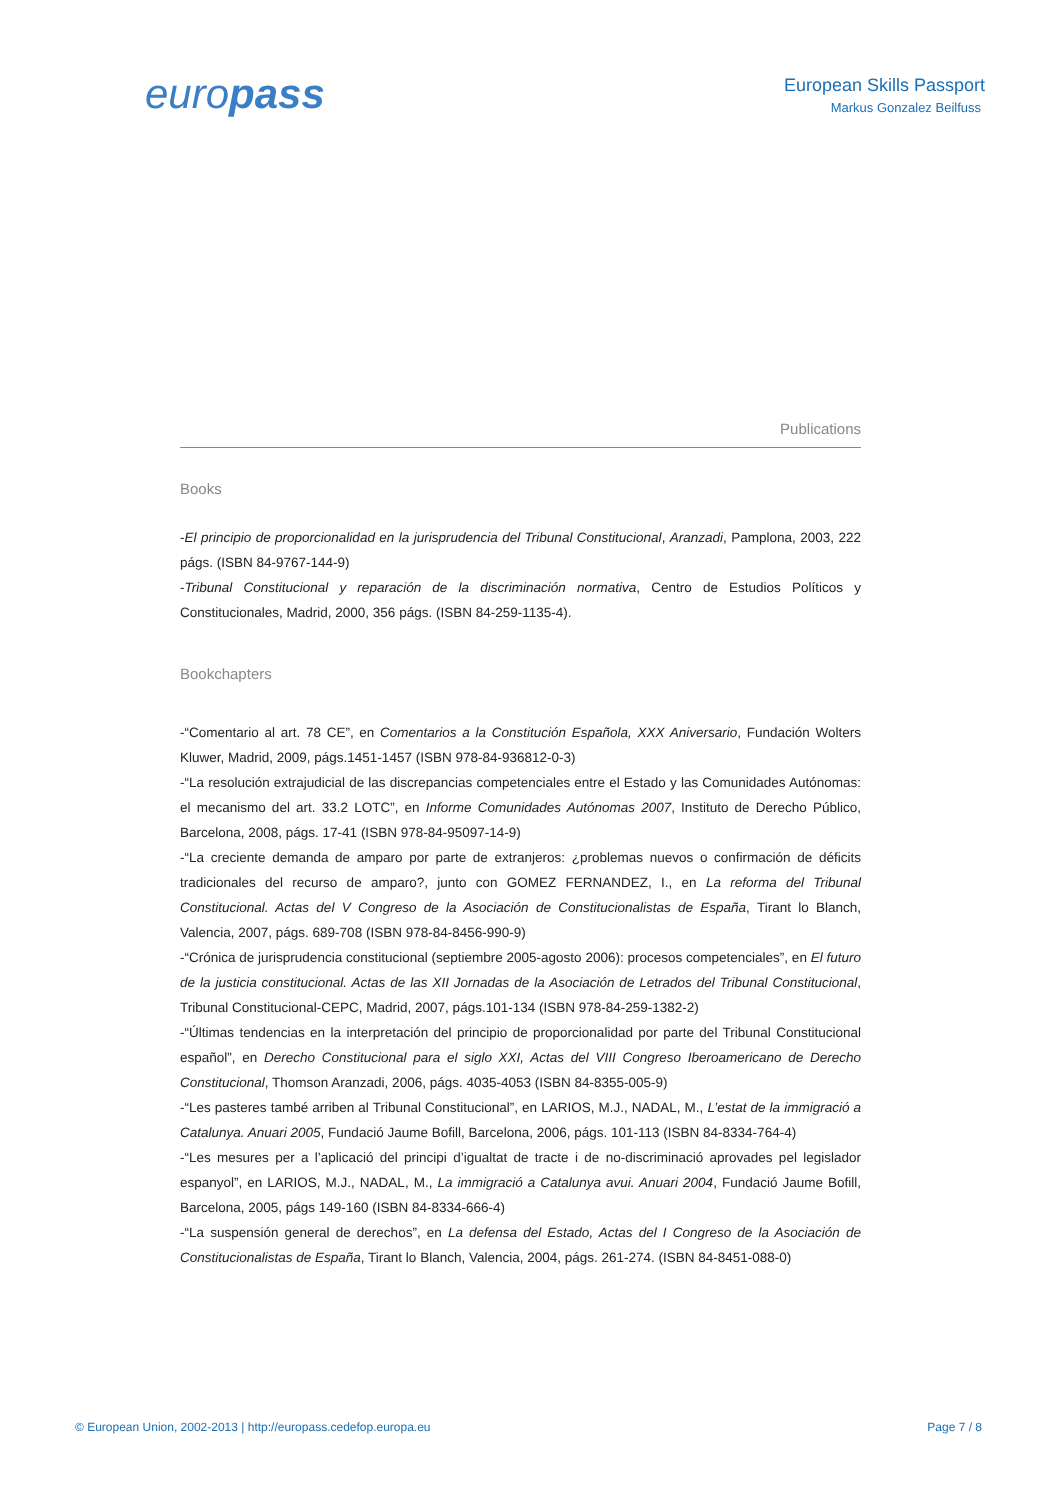europass
European Skills Passport
Markus Gonzalez Beilfuss
Publications
Books
-El principio de proporcionalidad en la jurisprudencia del Tribunal Constitucional, Aranzadi, Pamplona, 2003, 222 págs. (ISBN 84-9767-144-9)
-Tribunal Constitucional y reparación de la discriminación normativa, Centro de Estudios Políticos y Constitucionales, Madrid, 2000, 356 págs. (ISBN 84-259-1135-4).
Bookchapters
-“Comentario al art. 78 CE”, en Comentarios a la Constitución Española, XXX Aniversario, Fundación Wolters Kluwer, Madrid, 2009, págs.1451-1457 (ISBN 978-84-936812-0-3)
-“La resolución extrajudicial de las discrepancias competenciales entre el Estado y las Comunidades Autónomas: el mecanismo del art. 33.2 LOTC”, en Informe Comunidades Autónomas 2007, Instituto de Derecho Público, Barcelona, 2008, págs. 17-41 (ISBN 978-84-95097-14-9)
-“La creciente demanda de amparo por parte de extranjeros: ¿problemas nuevos o confirmación de déficits tradicionales del recurso de amparo?, junto con GOMEZ FERNANDEZ, I., en La reforma del Tribunal Constitucional. Actas del V Congreso de la Asociación de Constitucionalistas de España, Tirant lo Blanch, Valencia, 2007, págs. 689-708 (ISBN 978-84-8456-990-9)
-“Crónica de jurisprudencia constitucional (septiembre 2005-agosto 2006): procesos competenciales”, en El futuro de la justicia constitucional. Actas de las XII Jornadas de la Asociación de Letrados del Tribunal Constitucional, Tribunal Constitucional-CEPC, Madrid, 2007, págs.101-134 (ISBN 978-84-259-1382-2)
-“Últimas tendencias en la interpretación del principio de proporcionalidad por parte del Tribunal Constitucional español”, en Derecho Constitucional para el siglo XXI, Actas del VIII Congreso Iberoamericano de Derecho Constitucional, Thomson Aranzadi, 2006, págs. 4035-4053 (ISBN 84-8355-005-9)
-“Les pasteres també arriben al Tribunal Constitucional”, en LARIOS, M.J., NADAL, M., L’estat de la immigració a Catalunya. Anuari 2005, Fundació Jaume Bofill, Barcelona, 2006, págs. 101-113 (ISBN 84-8334-764-4)
-“Les mesures per a l’aplicació del principi d’igualtat de tracte i de no-discriminació aprovades pel legislador espanyol”, en LARIOS, M.J., NADAL, M., La immigració a Catalunya avui. Anuari 2004, Fundació Jaume Bofill, Barcelona, 2005, págs 149-160 (ISBN 84-8334-666-4)
-“La suspensión general de derechos”, en La defensa del Estado, Actas del I Congreso de la Asociación de Constitucionalistas de España, Tirant lo Blanch, Valencia, 2004, págs. 261-274. (ISBN 84-8451-088-0)
© European Union, 2002-2013 | http://europass.cedefop.europa.eu Page 7 / 8